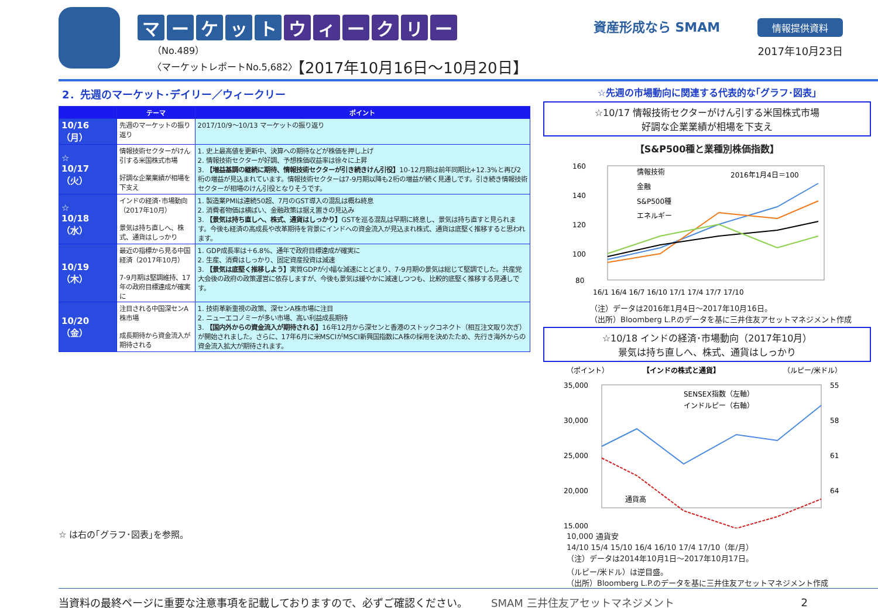マーケットウィークリー
（No.489）
〈マーケットレポートNo.5,682〉
【2017年10月16日～10月20日】
資産形成なら SMAM
情報提供資料
2017年10月23日
2．先週のマーケット･デイリー／ウィークリー
| | テーマ | ポイント |
| --- | --- | --- |
| 10/16 （月） | 先週のマーケットの振り返り | 2017/10/9～10/13 マーケットの振り返り |
| ☆ 10/17 （火） | 情報技術セクターがけん引する米国株式市場 好調な企業業績が相場を下支え | 1. 史上最高値を更新中、決算への期待などが株価を押し上げ 2. 情報技術セクターが好調、予想株価収益率は徐々に上昇 3. 【増益基調の継続に期待、情報技術セクターが引き続きけん引役】 10-12月期は前年同期比+12.3%と再び2桁の増益が見込まれています。情報技術セクターは7-9月期以降も2桁の増益が続く見通しです。引き続き情報技術セクターが相場のけん引役となりそうです。 |
| ☆ 10/18 （水） | インドの経済･市場動向（2017年10月） 景気は持ち直しへ、株式、通貨はしっかり | 1. 製造業PMIは連続50超、7月のGST導入の混乱は概ね終息 2. 消費者物価は横ばい、金融政策は据え置きの見込み 3. 【景気は持ち直しへ、株式、通貨はしっかり】 GSTを巡る混乱は早期に終息し、景気は持ち直すと見られます。今後も経済の高成長や改革期待を背景にインドへの資金流入が見込まれ株式、通貨は底堅く推移すると思われます。 |
| 10/19 （木） | 最近の指標から見る中国経済（2017年10月） 7-9月期は堅調維持、17年の政府目標達成が確実に | 1. GDP成長率は＋6.8%、通年で政府目標達成が確実に 2. 生産、消費はしっかり、固定資産投資は減速 3. 【景気は底堅く推移しよう】 実質GDPが小幅な減速にとどまり、7-9月期の景気は総じて堅調でした。共産党大会後の政府の政策運営に依存しますが、今後も景気は緩やかに減速しつつも、比較的底堅く推移する見通しです。 |
| 10/20 （金） | 注目される中国深センA株市場 成長期待から資金流入が期待される | 1. 技術革新重視の政策、深センA株市場に注目 2. ニューエコノミーが多い市場、高い利益成長期待 3. 【国内外からの資金流入が期待される】 16年12月から深センと香港のストックコネクト（相互注文取り次ぎ）が開始されました。さらに、17年6月に米MSCIがMSCI新興国指数にA株の採用を決めたため、先行き海外からの資金流入拡大が期待されます。 |
☆ は右の｢グラフ･図表｣を参照。
☆先週の市場動向に関連する代表的な｢グラフ･図表｣
☆10/17 情報技術セクターがけん引する米国株式市場
好調な企業業績が相場を下支え
【S&P500種と業種別株価指数】
160
140
120
100
80
情報技術
金融
S&P500種
エネルギー
2016年1月4日＝100
16/1 16/4 16/7 16/10 17/1 17/4 17/7 17/10
（注）データは2016年1月4日～2017年10月16日。
（出所）Bloomberg L.P.のデータを基に三井住友アセットマネジメント作成
☆10/18 インドの経済･市場動向（2017年10月）
景気は持ち直しへ、株式、通貨はしっかり
（ポイント）
【インドの株式と通貨】
（ルピー/米ドル）
35,000
30,000
25,000
20,000
15,000
55
58
61
64
SENSEX指数（左軸）
インドルピー（右軸）
通貨高
10,000 通貨安
14/10 15/4 15/10 16/4 16/10 17/4 17/10（年/月）
（注）データは2014年10月1日～2017年10月17日。
（ルピー/米ドル）は逆目盛。
（出所）Bloomberg L.P.のデータを基に三井住友アセットマネジメント作成
当資料の最終ページに重要な注意事項を記載しておりますので、必ずご確認ください。 SMAM 三井住友アセットマネジメント 2